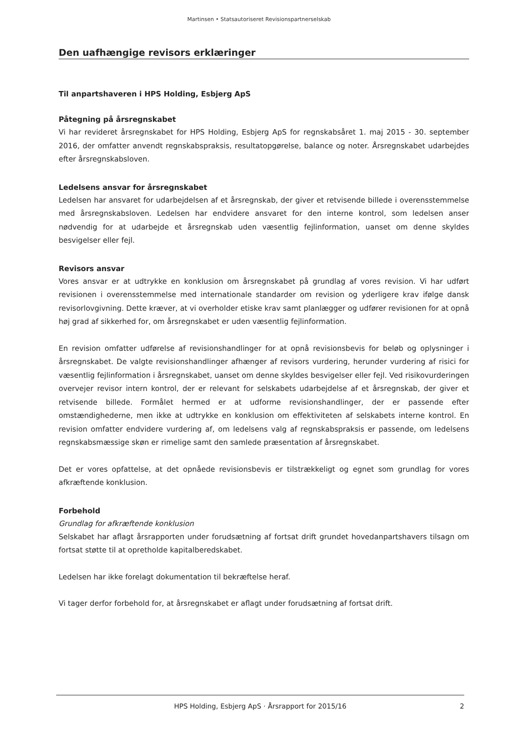Martinsen • Statsautoriseret Revisionspartnerselskab
Den uafhængige revisors erklæringer
Til anpartshaveren i HPS Holding, Esbjerg ApS
Påtegning på årsregnskabet
Vi har revideret årsregnskabet for HPS Holding, Esbjerg ApS for regnskabsåret 1. maj 2015 - 30. september 2016, der omfatter anvendt regnskabspraksis, resultatopgørelse, balance og noter. Årsregnskabet udarbejdes efter årsregnskabsloven.
Ledelsens ansvar for årsregnskabet
Ledelsen har ansvaret for udarbejdelsen af et årsregnskab, der giver et retvisende billede i overensstemmelse med årsregnskabsloven. Ledelsen har endvidere ansvaret for den interne kontrol, som ledelsen anser nødvendig for at udarbejde et årsregnskab uden væsentlig fejlinformation, uanset om denne skyldes besvigelser eller fejl.
Revisors ansvar
Vores ansvar er at udtrykke en konklusion om årsregnskabet på grundlag af vores revision. Vi har udført revisionen i overensstemmelse med internationale standarder om revision og yderligere krav ifølge dansk revisorlovgivning. Dette kræver, at vi overholder etiske krav samt planlægger og udfører revisionen for at opnå høj grad af sikkerhed for, om årsregnskabet er uden væsentlig fejlinformation.
En revision omfatter udførelse af revisionshandlinger for at opnå revisionsbevis for beløb og oplysninger i årsregnskabet. De valgte revisionshandlinger afhænger af revisors vurdering, herunder vurdering af risici for væsentlig fejlinformation i årsregnskabet, uanset om denne skyldes besvigelser eller fejl. Ved risikovurderingen overvejer revisor intern kontrol, der er relevant for selskabets udarbejdelse af et årsregnskab, der giver et retvisende billede. Formålet hermed er at udforme revisionshandlinger, der er passende efter omstændighederne, men ikke at udtrykke en konklusion om effektiviteten af selskabets interne kontrol. En revision omfatter endvidere vurdering af, om ledelsens valg af regnskabspraksis er passende, om ledelsens regnskabsmæssige skøn er rimelige samt den samlede præsentation af årsregnskabet.
Det er vores opfattelse, at det opnåede revisionsbevis er tilstrækkeligt og egnet som grundlag for vores afkræftende konklusion.
Forbehold
Grundlag for afkræftende konklusion
Selskabet har aflagt årsrapporten under forudsætning af fortsat drift grundet hovedanpartshavers tilsagn om fortsat støtte til at opretholde kapitalberedskabet.
Ledelsen har ikke forelagt dokumentation til bekræftelse heraf.
Vi tager derfor forbehold for, at årsregnskabet er aflagt under forudsætning af fortsat drift.
HPS Holding, Esbjerg ApS · Årsrapport for 2015/16 2